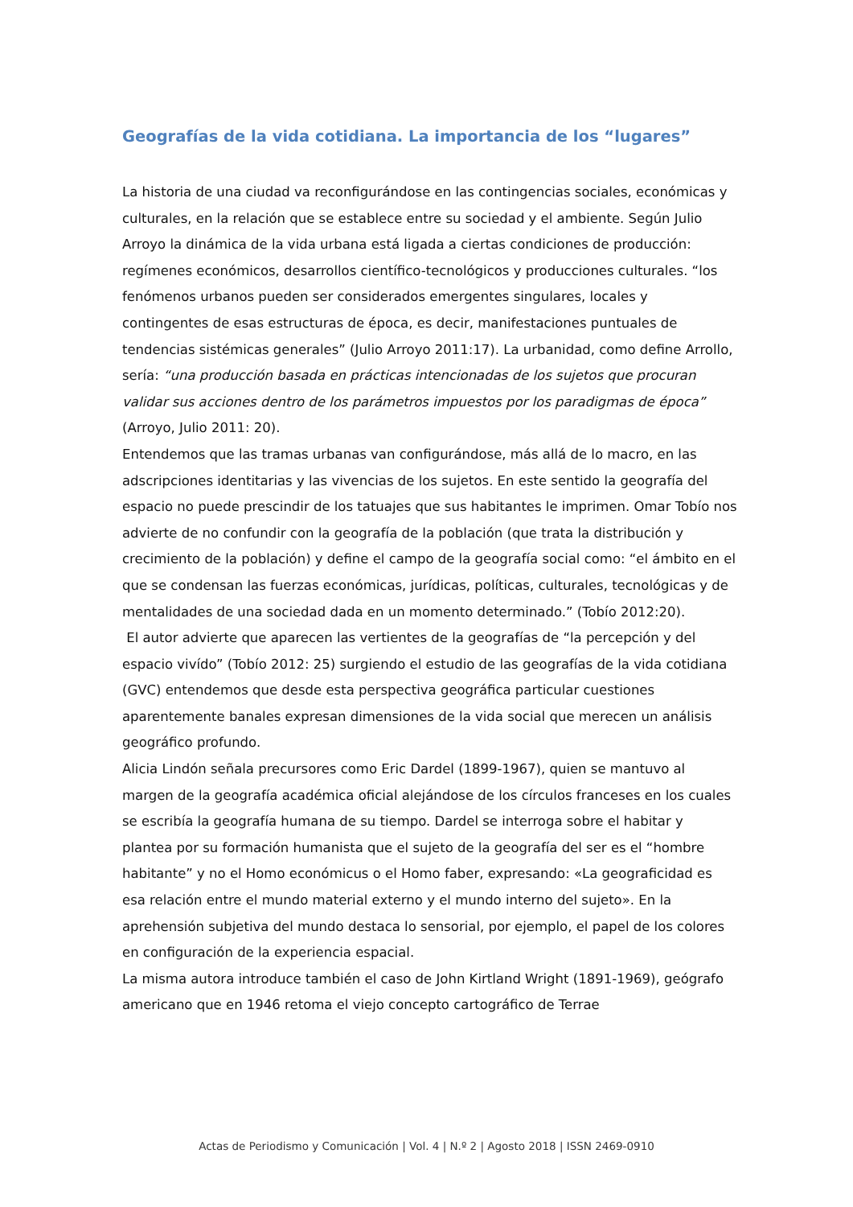Geografías de la vida cotidiana. La importancia de los “lugares”
La historia de una ciudad va reconfigurándose en las contingencias sociales, económicas y culturales, en la relación que se establece entre su sociedad y el ambiente. Según Julio Arroyo la dinámica de la vida urbana está ligada a ciertas condiciones de producción: regímenes económicos, desarrollos científico-tecnológicos y producciones culturales. “los fenómenos urbanos pueden ser considerados emergentes singulares, locales y contingentes de esas estructuras de época, es decir, manifestaciones puntuales de tendencias sistémicas generales” (Julio Arroyo 2011:17). La urbanidad, como define Arrollo, sería: “una producción basada en prácticas intencionadas de los sujetos que procuran validar sus acciones dentro de los parámetros impuestos por los paradigmas de época” (Arroyo, Julio 2011: 20).
Entendemos que las tramas urbanas van configurándose, más allá de lo macro, en las adscripciones identitarias y las vivencias de los sujetos. En este sentido la geografía del espacio no puede prescindir de los tatuajes que sus habitantes le imprimen. Omar Tobío nos advierte de no confundir con la geografía de la población (que trata la distribución y crecimiento de la población) y define el campo de la geografía social como: “el ámbito en el que se condensan las fuerzas económicas, jurídicas, políticas, culturales, tecnológicas y de mentalidades de una sociedad dada en un momento determinado.” (Tobío 2012:20).
El autor advierte que aparecen las vertientes de la geografías de “la percepción y del espacio vivído” (Tobío 2012: 25) surgiendo el estudio de las geografías de la vida cotidiana (GVC) entendemos que desde esta perspectiva geográfica particular cuestiones aparentemente banales expresan dimensiones de la vida social que merecen un análisis geográfico profundo.
Alicia Lindón señala precursores como Eric Dardel (1899-1967), quien se mantuvo al margen de la geografía académica oficial alejándose de los círculos franceses en los cuales se escribía la geografía humana de su tiempo. Dardel se interroga sobre el habitar y plantea por su formación humanista que el sujeto de la geografía del ser es el “hombre habitante” y no el Homo económicus o el Homo faber, expresando: «La geograficidad es esa relación entre el mundo material externo y el mundo interno del sujeto». En la aprehensión subjetiva del mundo destaca lo sensorial, por ejemplo, el papel de los colores en configuración de la experiencia espacial.
La misma autora introduce también el caso de John Kirtland Wright (1891-1969), geógrafo americano que en 1946 retoma el viejo concepto cartográfico de Terrae
Actas de Periodismo y Comunicación | Vol. 4 | N.º 2 | Agosto 2018 | ISSN 2469-0910